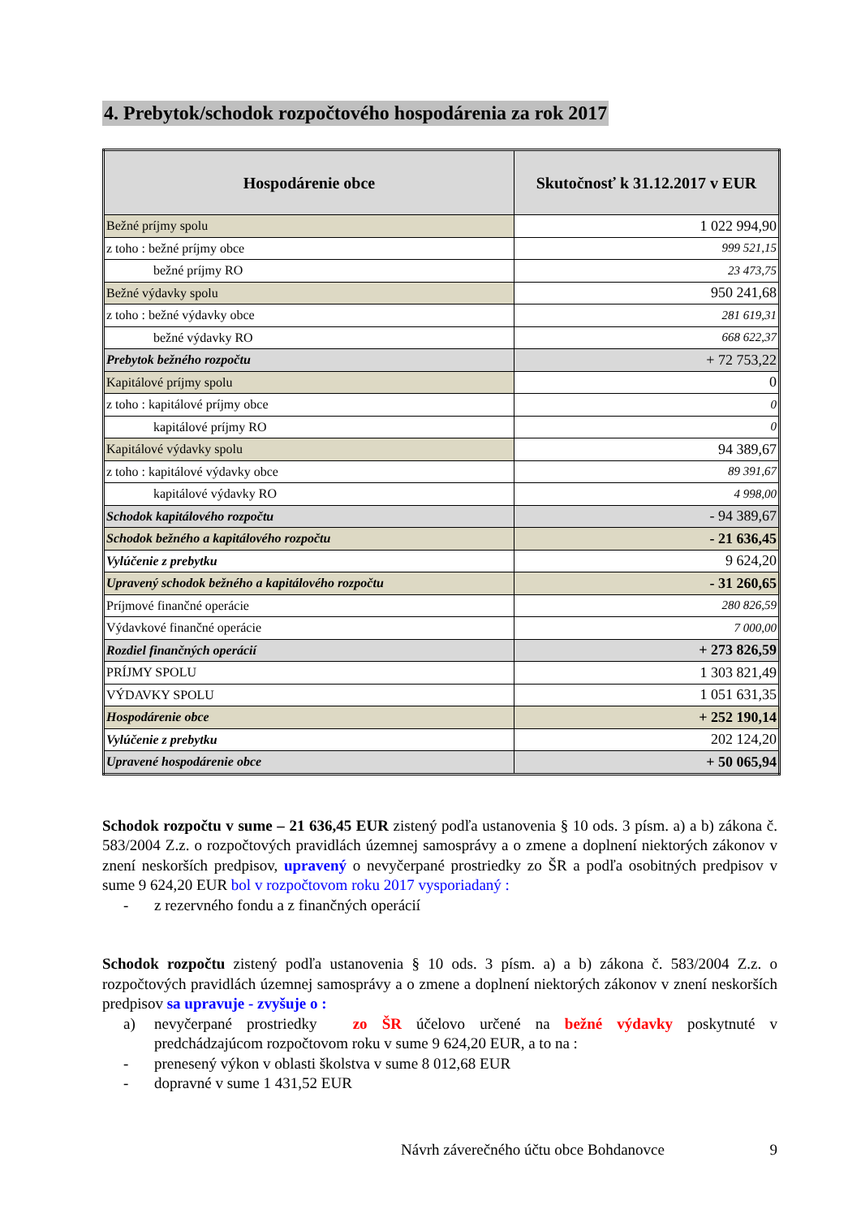4. Prebytok/schodok rozpočtového hospodárenia za rok 2017
| Hospodárenie obce | Skutočnosť k 31.12.2017 v EUR |
| --- | --- |
| Bežné príjmy spolu | 1 022 994,90 |
| z toho : bežné príjmy obce | 999 521,15 |
| bežné príjmy RO | 23 473,75 |
| Bežné výdavky spolu | 950 241,68 |
| z toho : bežné výdavky obce | 281 619,31 |
| bežné výdavky RO | 668 622,37 |
| Prebytok bežného rozpočtu | + 72 753,22 |
| Kapitálové príjmy spolu | 0 |
| z toho : kapitálové príjmy obce | 0 |
| kapitálové príjmy RO | 0 |
| Kapitálové výdavky spolu | 94 389,67 |
| z toho : kapitálové výdavky obce | 89 391,67 |
| kapitálové výdavky RO | 4 998,00 |
| Schodok kapitálového rozpočtu | - 94 389,67 |
| Schodok bežného a kapitálového rozpočtu | - 21 636,45 |
| Vylúčenie z prebytku | 9 624,20 |
| Upravený schodok bežného a kapitálového rozpočtu | - 31 260,65 |
| Príjmové finančné operácie | 280 826,59 |
| Výdavkové finančné operácie | 7 000,00 |
| Rozdiel finančných operácií | + 273 826,59 |
| PRÍJMY SPOLU | 1 303 821,49 |
| VÝDAVKY SPOLU | 1 051 631,35 |
| Hospodárenie obce | + 252 190,14 |
| Vylúčenie z prebytku | 202 124,20 |
| Upravené hospodárenie obce | + 50 065,94 |
Schodok rozpočtu v sume – 21 636,45 EUR zistený podľa ustanovenia § 10 ods. 3 písm. a) a b) zákona č. 583/2004 Z.z. o rozpočtových pravidlách územnej samosprávy a o zmene a doplnení niektorých zákonov v znení neskorších predpisov, upravený o nevyčerpané prostriedky zo ŠR a podľa osobitných predpisov v sume 9 624,20 EUR bol v rozpočtovom roku 2017 vysporiadaný :
- z rezervného fondu a z finančných operácií
Schodok rozpočtu zistený podľa ustanovenia § 10 ods. 3 písm. a) a b) zákona č. 583/2004 Z.z. o rozpočtových pravidlách územnej samosprávy a o zmene a doplnení niektorých zákonov v znení neskorších predpisov sa upravuje - zvyšuje o :
a)
nevyčerpané prostriedky zo ŠR účelovo určené na bežné výdavky poskytnuté v predchádzajúcom rozpočtovom roku v sume 9 624,20 EUR, a to na :
- prenesený výkon v oblasti školstva v sume 8 012,68 EUR
- dopravné v sume 1 431,52 EUR
Návrh záverečného účtu obce Bohdanovce 9